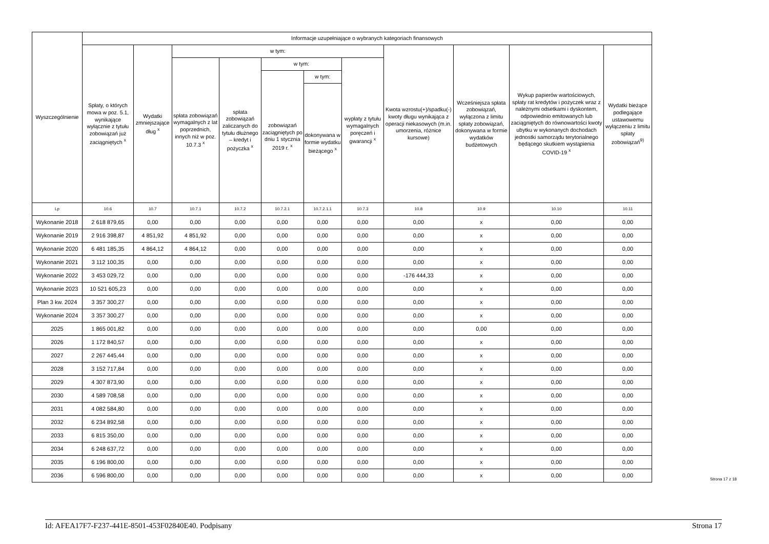| Wyszczególnienie | Informacje uzupełniające o wybranych kategoriach finansowych | | | | | | | | | | |
| --- | --- | --- | --- | --- | --- | --- | --- | --- | --- | --- | --- |
| | Spłaty, o których mowa w poz. 5.1, wynikające wyłącznie z tytułu zobowiązań już zaciągniętych <sup>x</sup> | Wydatki zmniejszające dług <sup>x</sup> | w tym: | | | | | Kwota wzrostu(+)/spadku(-) kwoty długu wynikająca z operacji niekasowych (m.in. umorzenia, różnice kursowe) | Wcześniejsza spłata zobowiązań, wyłączona z limitu spłaty zobowiązań, dokonywana w formie wydatków budżetowych | Wykup papierów wartościowych, spłaty rat kredytów i pożyczek wraz z należnymi odsetkami i dyskontem, odpowiednio emitowanych lub zaciągniętych do równowartości kwoty ubytku w wykonanych dochodach jednostki samorządu terytorialnego będącego skutkiem wystąpienia COVID-19 <sup>x</sup> | Wydatki bieżące podlegające ustawowemu wyłączeniu z limitu spłaty zobowiązań<sup>9)</sup> |
| | | | spłata zobowiązań wymagalnych z lat poprzednich, innych niż w poz. 10.7.3 <sup>x</sup> | spłata zobowiązań zaliczanych do tytułu dłużnego – kredyt i pożyczka <sup>x</sup> | w tym: | | wypłaty z tytułu wymagalnych poręczeń i gwarancji <sup>x</sup> | | | | |
| | | | | | zobowiązań zaciągniętych po dniu 1 stycznia 2019 r. <sup>x</sup> | w tym: | | | | | |
| | | | | | | dokonywana w formie wydatku bieżącego <sup>x</sup> | | | | | |
| Lp | 10.6 | 10.7 | 10.7.1 | 10.7.2 | 10.7.2.1 | 10.7.2.1.1 | 10.7.3 | 10.8 | 10.9 | 10.10 | 10.11 |
| Wykonanie 2018 | 2 618 879,65 | 0,00 | 0,00 | 0,00 | 0,00 | 0,00 | 0,00 | 0,00 | x | 0,00 | 0,00 |
| Wykonanie 2019 | 2 916 398,87 | 4 851,92 | 4 851,92 | 0,00 | 0,00 | 0,00 | 0,00 | 0,00 | x | 0,00 | 0,00 |
| Wykonanie 2020 | 6 481 185,35 | 4 864,12 | 4 864,12 | 0,00 | 0,00 | 0,00 | 0,00 | 0,00 | x | 0,00 | 0,00 |
| Wykonanie 2021 | 3 112 100,35 | 0,00 | 0,00 | 0,00 | 0,00 | 0,00 | 0,00 | 0,00 | x | 0,00 | 0,00 |
| Wykonanie 2022 | 3 453 029,72 | 0,00 | 0,00 | 0,00 | 0,00 | 0,00 | 0,00 | -176 444,33 | x | 0,00 | 0,00 |
| Wykonanie 2023 | 10 521 605,23 | 0,00 | 0,00 | 0,00 | 0,00 | 0,00 | 0,00 | 0,00 | x | 0,00 | 0,00 |
| Plan 3 kw. 2024 | 3 357 300,27 | 0,00 | 0,00 | 0,00 | 0,00 | 0,00 | 0,00 | 0,00 | x | 0,00 | 0,00 |
| Wykonanie 2024 | 3 357 300,27 | 0,00 | 0,00 | 0,00 | 0,00 | 0,00 | 0,00 | 0,00 | x | 0,00 | 0,00 |
| 2025 | 1 865 001,82 | 0,00 | 0,00 | 0,00 | 0,00 | 0,00 | 0,00 | 0,00 | 0,00 | 0,00 | 0,00 |
| 2026 | 1 172 840,57 | 0,00 | 0,00 | 0,00 | 0,00 | 0,00 | 0,00 | 0,00 | x | 0,00 | 0,00 |
| 2027 | 2 267 445,44 | 0,00 | 0,00 | 0,00 | 0,00 | 0,00 | 0,00 | 0,00 | x | 0,00 | 0,00 |
| 2028 | 3 152 717,84 | 0,00 | 0,00 | 0,00 | 0,00 | 0,00 | 0,00 | 0,00 | x | 0,00 | 0,00 |
| 2029 | 4 307 873,90 | 0,00 | 0,00 | 0,00 | 0,00 | 0,00 | 0,00 | 0,00 | x | 0,00 | 0,00 |
| 2030 | 4 589 708,58 | 0,00 | 0,00 | 0,00 | 0,00 | 0,00 | 0,00 | 0,00 | x | 0,00 | 0,00 |
| 2031 | 4 082 584,80 | 0,00 | 0,00 | 0,00 | 0,00 | 0,00 | 0,00 | 0,00 | x | 0,00 | 0,00 |
| 2032 | 6 234 892,58 | 0,00 | 0,00 | 0,00 | 0,00 | 0,00 | 0,00 | 0,00 | x | 0,00 | 0,00 |
| 2033 | 6 815 350,00 | 0,00 | 0,00 | 0,00 | 0,00 | 0,00 | 0,00 | 0,00 | x | 0,00 | 0,00 |
| 2034 | 6 248 637,72 | 0,00 | 0,00 | 0,00 | 0,00 | 0,00 | 0,00 | 0,00 | x | 0,00 | 0,00 |
| 2035 | 6 196 800,00 | 0,00 | 0,00 | 0,00 | 0,00 | 0,00 | 0,00 | 0,00 | x | 0,00 | 0,00 |
| 2036 | 6 596 800,00 | 0,00 | 0,00 | 0,00 | 0,00 | 0,00 | 0,00 | 0,00 | x | 0,00 | 0,00 |
Strona 17 z 18
Id: AFEA17F7-F237-441E-8501-453F02840E40. Podpisany Strona 17